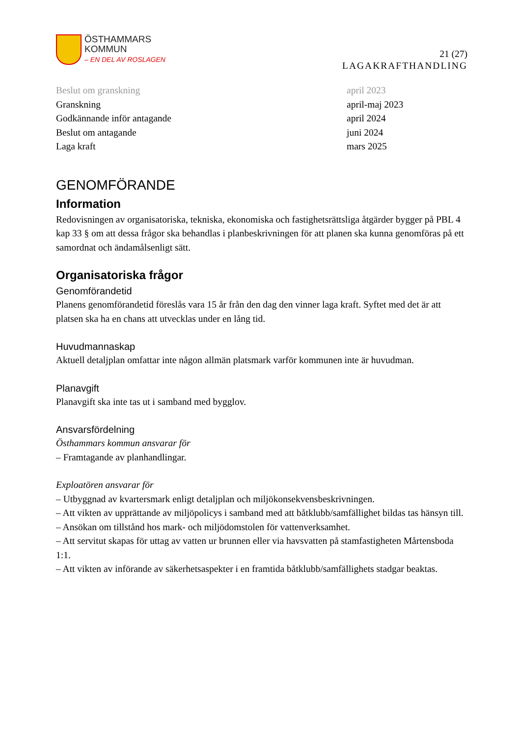ÖSTHAMMARS
KOMMUN
– EN DEL AV ROSLAGEN
21 (27)
LAGAKRAFTHANDLING
| Beslut om granskning | april 2023 |
| Granskning | april-maj 2023 |
| Godkännande inför antagande | april 2024 |
| Beslut om antagande | juni 2024 |
| Laga kraft | mars 2025 |
GENOMFÖRANDE
Information
Redovisningen av organisatoriska, tekniska, ekonomiska och fastighetsrättsliga åtgärder bygger på PBL 4 kap 33 § om att dessa frågor ska behandlas i planbeskrivningen för att planen ska kunna genomföras på ett samordnat och ändamålsenligt sätt.
Organisatoriska frågor
Genomförandetid
Planens genomförandetid föreslås vara 15 år från den dag den vinner laga kraft. Syftet med det är att platsen ska ha en chans att utvecklas under en lång tid.
Huvudmannaskap
Aktuell detaljplan omfattar inte någon allmän platsmark varför kommunen inte är huvudman.
Planavgift
Planavgift ska inte tas ut i samband med bygglov.
Ansvarsfördelning
Östhammars kommun ansvarar för
– Framtagande av planhandlingar.
Exploatören ansvarar för
– Utbyggnad av kvartersmark enligt detaljplan och miljökonsekvensbeskrivningen.
– Att vikten av upprättande av miljöpolicys i samband med att båtklubb/samfällighet bildas tas hänsyn till.
– Ansökan om tillstånd hos mark- och miljödomstolen för vattenverksamhet.
– Att servitut skapas för uttag av vatten ur brunnen eller via havsvatten på stamfastigheten Mårtensboda 1:1.
– Att vikten av införande av säkerhetsaspekter i en framtida båtklubb/samfällighets stadgar beaktas.